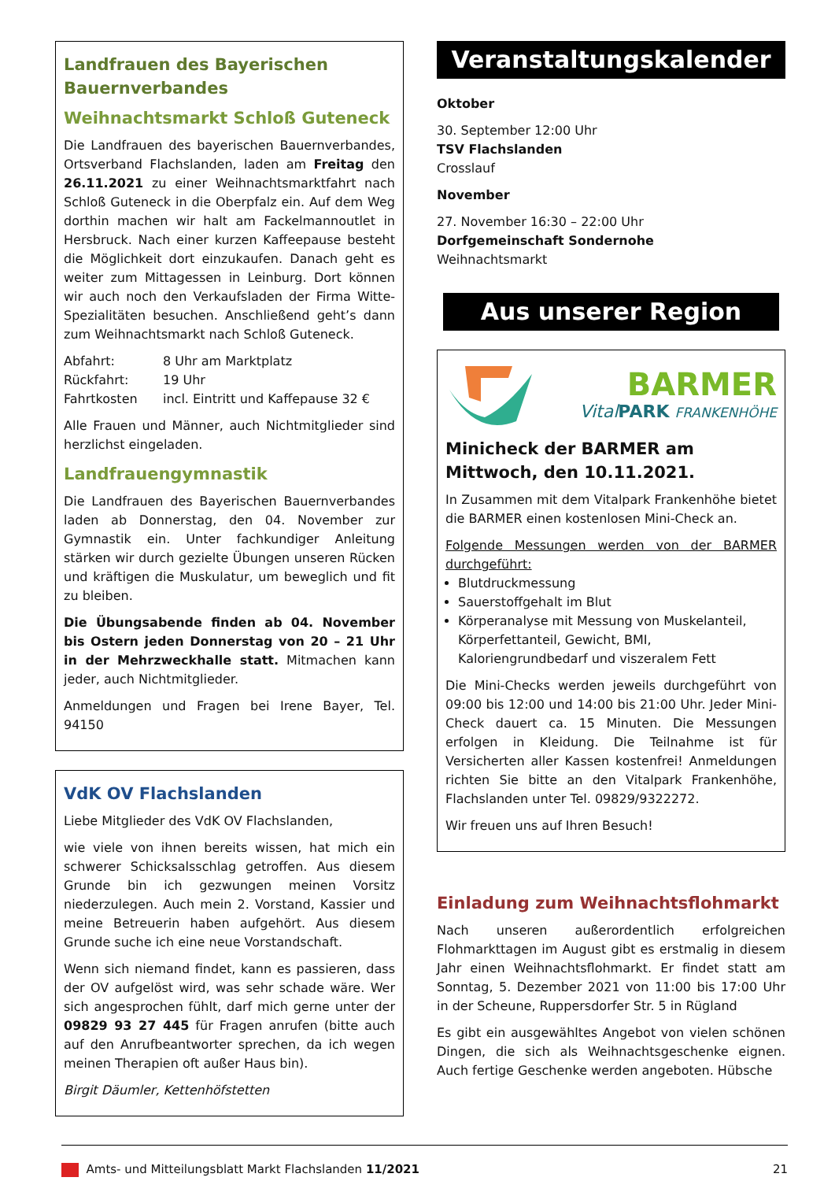Landfrauen des Bayerischen Bauernverbandes
Weihnachtsmarkt Schloß Guteneck
Die Landfrauen des bayerischen Bauernverbandes, Ortsverband Flachslanden, laden am Freitag den 26.11.2021 zu einer Weihnachtsmarktfahrt nach Schloß Guteneck in die Oberpfalz ein. Auf dem Weg dorthin machen wir halt am Fackelmannoutlet in Hersbruck. Nach einer kurzen Kaffeepause besteht die Möglichkeit dort einzukaufen. Danach geht es weiter zum Mittagessen in Leinburg. Dort können wir auch noch den Verkaufsladen der Firma Witte-Spezialitäten besuchen. Anschließend geht’s dann zum Weihnachtsmarkt nach Schloß Guteneck.
Abfahrt: 8 Uhr am Marktplatz
Rückfahrt: 19 Uhr
Fahrtkosten incl. Eintritt und Kaffepause 32 €
Alle Frauen und Männer, auch Nichtmitglieder sind herzlichst eingeladen.
Landfrauengymnastik
Die Landfrauen des Bayerischen Bauernverbandes laden ab Donnerstag, den 04. November zur Gymnastik ein. Unter fachkundiger Anleitung stärken wir durch gezielte Übungen unseren Rücken und kräftigen die Muskulatur, um beweglich und fit zu bleiben.
Die Übungsabende finden ab 04. November bis Ostern jeden Donnerstag von 20 – 21 Uhr in der Mehrzweckhalle statt. Mitmachen kann jeder, auch Nichtmitglieder.
Anmeldungen und Fragen bei Irene Bayer, Tel. 94150
VdK OV Flachslanden
Liebe Mitglieder des VdK OV Flachslanden,
wie viele von ihnen bereits wissen, hat mich ein schwerer Schicksalsschlag getroffen. Aus diesem Grunde bin ich gezwungen meinen Vorsitz niederzulegen. Auch mein 2. Vorstand, Kassier und meine Betreuerin haben aufgehört. Aus diesem Grunde suche ich eine neue Vorstandschaft.
Wenn sich niemand findet, kann es passieren, dass der OV aufgelöst wird, was sehr schade wäre. Wer sich angesprochen fühlt, darf mich gerne unter der 09829 93 27 445 für Fragen anrufen (bitte auch auf den Anrufbeantworter sprechen, da ich wegen meinen Therapien oft außer Haus bin).
Birgit Däumler, Kettenhöfstetten
Veranstaltungskalender
Oktober
30. September 12:00 Uhr
TSV Flachslanden
Crosslauf
November
27. November 16:30 – 22:00 Uhr
Dorfgemeinschaft Sondernohe
Weihnachtsmarkt
Aus unserer Region
BARMER
Vital PARK FRANKENHÖHE
Minicheck der BARMER am Mittwoch, den 10.11.2021.
In Zusammen mit dem Vitalpark Frankenhöhe bietet die BARMER einen kostenlosen Mini-Check an.
Folgende Messungen werden von der BARMER durchgeführt:
Blutdruckmessung
Sauerstoffgehalt im Blut
Körperanalyse mit Messung von Muskelanteil, Körperfettanteil, Gewicht, BMI, Kaloriengrundbedarf und viszeralem Fett
Die Mini-Checks werden jeweils durchgeführt von 09:00 bis 12:00 und 14:00 bis 21:00 Uhr. Jeder Mini-Check dauert ca. 15 Minuten. Die Messungen erfolgen in Kleidung. Die Teilnahme ist für Versicherten aller Kassen kostenfrei! Anmeldungen richten Sie bitte an den Vitalpark Frankenhöhe, Flachslanden unter Tel. 09829/9322272.
Wir freuen uns auf Ihren Besuch!
Einladung zum Weihnachtsflohmarkt
Nach unseren außerordentlich erfolgreichen Flohmarkttagen im August gibt es erstmalig in diesem Jahr einen Weihnachtsflohmarkt. Er findet statt am Sonntag, 5. Dezember 2021 von 11:00 bis 17:00 Uhr in der Scheune, Ruppersdorfer Str. 5 in Rügland
Es gibt ein ausgewähltes Angebot von vielen schönen Dingen, die sich als Weihnachtsgeschenke eignen. Auch fertige Geschenke werden angeboten. Hübsche
Amts- und Mitteilungsblatt Markt Flachslanden 11/2021 21